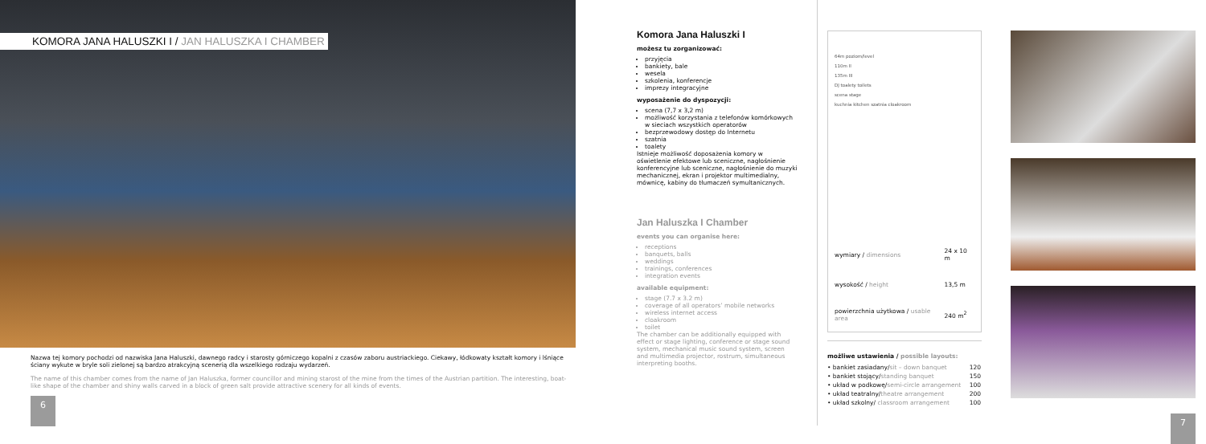KOMORA JANA HALUSZKI I / JAN HALUSZKA I CHAMBER
Nazwa tej komory pochodzi od nazwiska Jana Haluszki, dawnego radcy i starosty górniczego kopalni z czasów zaboru austriackiego. Ciekawy, łódkowaty kształt komory i lśniące ściany wykute w bryle soli zielonej są bardzo atrakcyjną scenerią dla wszelkiego rodzaju wydarzeń.
The name of this chamber comes from the name of Jan Haluszka, former councillor and mining starost of the mine from the times of the Austrian partition. The interesting, boat-like shape of the chamber and shiny walls carved in a block of green salt provide attractive scenery for all kinds of events.
6
Komora Jana Haluszki I
możesz tu zorganizować:
przyjęcia
bankiety, bale
wesela
szkolenia, konferencje
imprezy integracyjne
wyposażenie do dyspozycji:
scena (7,7 x 3,2 m)
możliwość korzystania z telefonów komórkowych w sieciach wszystkich operatorów
bezprzewodowy dostęp do Internetu
szatnia
toalety
Istnieje możliwość doposażenia komory w oświetlenie efektowe lub sceniczne, nagłośnienie konferencyjne lub sceniczne, nagłośnienie do muzyki mechanicznej, ekran i projektor multimedialny, mównicę, kabiny do tłumaczeń symultanicznych.
Jan Haluszka I Chamber
events you can organise here:
receptions
banquets, balls
weddings
trainings, conferences
integration events
available equipment:
stage (7.7 x 3.2 m)
coverage of all operators’ mobile networks
wireless internet access
cloakroom
toilet
The chamber can be additionally equipped with effect or stage lighting, conference or stage sound system, mechanical music sound system, screen and multimedia projector, rostrum, simultaneous interpreting booths.
64m poziom/level
110m II
135m III
DJ toalety toilets
scena stage
kuchnia kitchen szatnia cloakroom
| wymiary / dimensions | 24 x 10 m |
| wysokość / height | 13,5 m |
| powierzchnia użytkowa / usable area | 240 m<sup>2</sup> |
możliwe ustawienia / possible layouts:
| • bankiet zasiadany/ sit – down banquet | 120 |
| • bankiet stojący/ standing banquet | 150 |
| • układ w podkowę/ semi-circle arrangement | 100 |
| • układ teatralny/ theatre arrangement | 200 |
| • układ szkolny/ classroom arrangement | 100 |
7